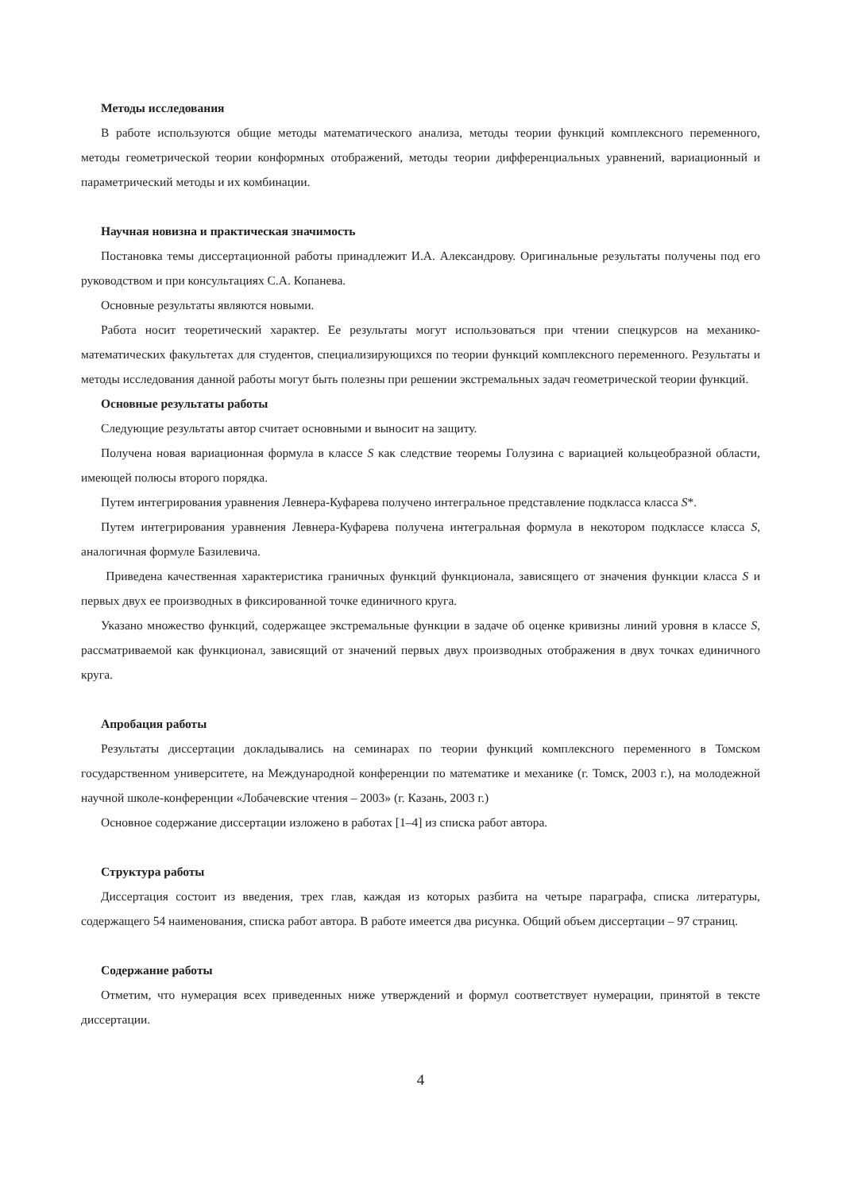Методы исследования
В работе используются общие методы математического анализа, методы теории функций комплексного переменного, методы геометрической теории конформных отображений, методы теории дифференциальных уравнений, вариационный и параметрический методы и их комбинации.
Научная новизна и практическая значимость
Постановка темы диссертационной работы принадлежит И.А. Александрову. Оригинальные результаты получены под его руководством и при консультациях С.А. Копанева.
Основные результаты являются новыми.
Работа носит теоретический характер. Ее результаты могут использоваться при чтении спецкурсов на механико-математических факультетах для студентов, специализирующихся по теории функций комплексного переменного. Результаты и методы исследования данной работы могут быть полезны при решении экстремальных задач геометрической теории функций.
Основные результаты работы
Следующие результаты автор считает основными и выносит на защиту.
Получена новая вариационная формула в классе S как следствие теоремы Голузина с вариацией кольцеобразной области, имеющей полюсы второго порядка.
Путем интегрирования уравнения Левнера-Куфарева получено интегральное представление подкласса класса S*.
Путем интегрирования уравнения Левнера-Куфарева получена интегральная формула в некотором подклассе класса S, аналогичная формуле Базилевича.
Приведена качественная характеристика граничных функций функционала, зависящего от значения функции класса S и первых двух ее производных в фиксированной точке единичного круга.
Указано множество функций, содержащее экстремальные функции в задаче об оценке кривизны линий уровня в классе S, рассматриваемой как функционал, зависящий от значений первых двух производных отображения в двух точках единичного круга.
Апробация работы
Результаты диссертации докладывались на семинарах по теории функций комплексного переменного в Томском государственном университете, на Международной конференции по математике и механике (г. Томск, 2003 г.), на молодежной научной школе-конференции «Лобачевские чтения – 2003» (г. Казань, 2003 г.)
Основное содержание диссертации изложено в работах [1–4] из списка работ автора.
Структура работы
Диссертация состоит из введения, трех глав, каждая из которых разбита на четыре параграфа, списка литературы, содержащего 54 наименования, списка работ автора. В работе имеется два рисунка. Общий объем диссертации – 97 страниц.
Содержание работы
Отметим, что нумерация всех приведенных ниже утверждений и формул соответствует нумерации, принятой в тексте диссертации.
4